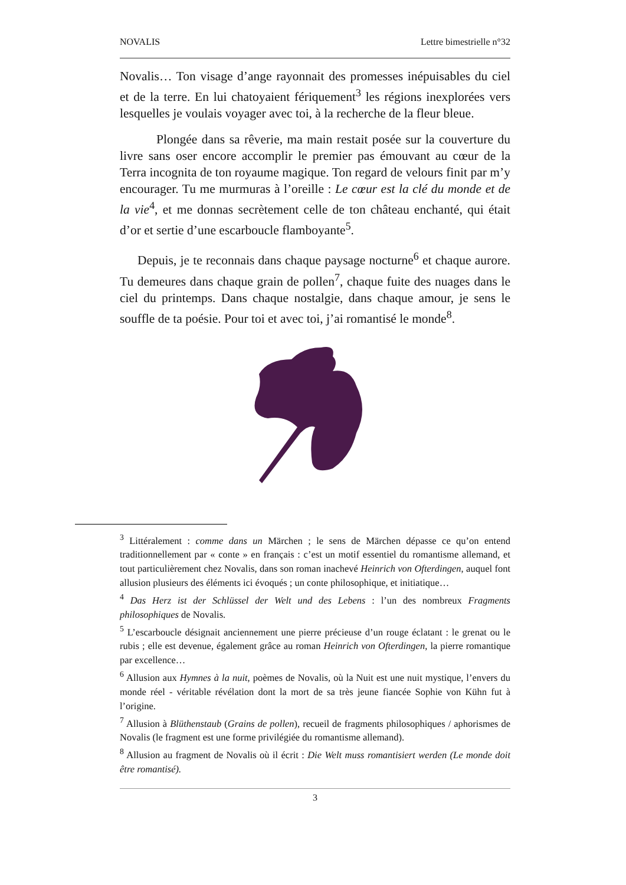NOVALIS Lettre bimestrielle n°32
Novalis… Ton visage d’ange rayonnait des promesses inépuisables du ciel et de la terre. En lui chatoyaient fériquement<sup>3</sup> les régions inexplorées vers lesquelles je voulais voyager avec toi, à la recherche de la fleur bleue.
Plongée dans sa rêverie, ma main restait posée sur la couverture du livre sans oser encore accomplir le premier pas émouvant au cœur de la Terra incognita de ton royaume magique. Ton regard de velours finit par m’y encourager. Tu me murmuras à l’oreille : Le cœur est la clé du monde et de la vie<sup>4</sup>, et me donnas secrètement celle de ton château enchanté, qui était d’or et sertie d’une escarboucle flamboyante<sup>5</sup>.
Depuis, je te reconnais dans chaque paysage nocturne<sup>6</sup> et chaque aurore. Tu demeures dans chaque grain de pollen<sup>7</sup>, chaque fuite des nuages dans le ciel du printemps. Dans chaque nostalgie, dans chaque amour, je sens le souffle de ta poésie. Pour toi et avec toi, j’ai romantisé le monde<sup>8</sup>.
<sup>3</sup> Littéralement : comme dans un Märchen ; le sens de Märchen dépasse ce qu’on entend traditionnellement par « conte » en français : c’est un motif essentiel du romantisme allemand, et tout particulièrement chez Novalis, dans son roman inachevé Heinrich von Ofterdingen, auquel font allusion plusieurs des éléments ici évoqués ; un conte philosophique, et initiatique…
<sup>4</sup> Das Herz ist der Schlüssel der Welt und des Lebens : l’un des nombreux Fragments philosophiques de Novalis.
<sup>5</sup> L’escarboucle désignait anciennement une pierre précieuse d’un rouge éclatant : le grenat ou le rubis ; elle est devenue, également grâce au roman Heinrich von Ofterdingen, la pierre romantique par excellence…
<sup>6</sup> Allusion aux Hymnes à la nuit, poèmes de Novalis, où la Nuit est une nuit mystique, l’envers du monde réel - véritable révélation dont la mort de sa très jeune fiancée Sophie von Kühn fut à l’origine.
<sup>7</sup> Allusion à Blüthenstaub (Grains de pollen), recueil de fragments philosophiques / aphorismes de Novalis (le fragment est une forme privilégiée du romantisme allemand).
<sup>8</sup> Allusion au fragment de Novalis où il écrit : Die Welt muss romantisiert werden (Le monde doit être romantisé).
3